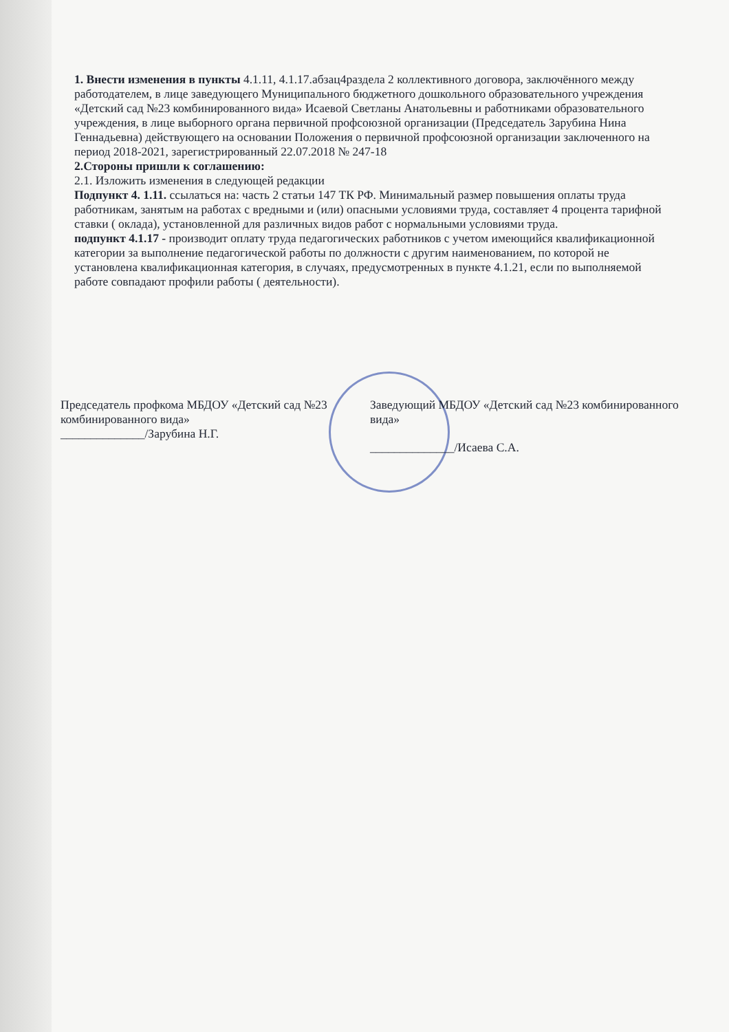1. Внести изменения в пункты 4.1.11, 4.1.17.абзац4раздела 2 коллективного договора, заключённого между работодателем, в лице заведующего Муниципального бюджетного дошкольного образовательного учреждения «Детский сад №23 комбинированного вида» Исаевой Светланы Анатольевны и работниками образовательного учреждения, в лице выборного органа первичной профсоюзной организации (Председатель Зарубина Нина Геннадьевна) действующего на основании Положения о первичной профсоюзной организации заключенного на период 2018-2021, зарегистрированный 22.07.2018 № 247-18
2.Стороны пришли к соглашению:
2.1. Изложить изменения в следующей редакции
Подпункт 4. 1.11. ссылаться на: часть 2 статьи 147 ТК РФ. Минимальный размер повышения оплаты труда работникам, занятым на работах с вредными и (или) опасными условиями труда, составляет 4 процента тарифной ставки ( оклада), установленной для различных видов работ с нормальными условиями труда.
подпункт 4.1.17 - производит оплату труда педагогических работников с учетом имеющийся квалификационной категории за выполнение педагогической работы по должности с другим наименованием, по которой не установлена квалификационная категория, в случаях, предусмотренных в пункте 4.1.21, если по выполняемой работе совпадают профили работы ( деятельности).
Председатель профкома МБДОУ «Детский сад №23 комбинированного вида»
______________/Зарубина Н.Г.
Заведующий МБДОУ «Детский сад №23 комбинированного вида»
______________/Исаева С.А.